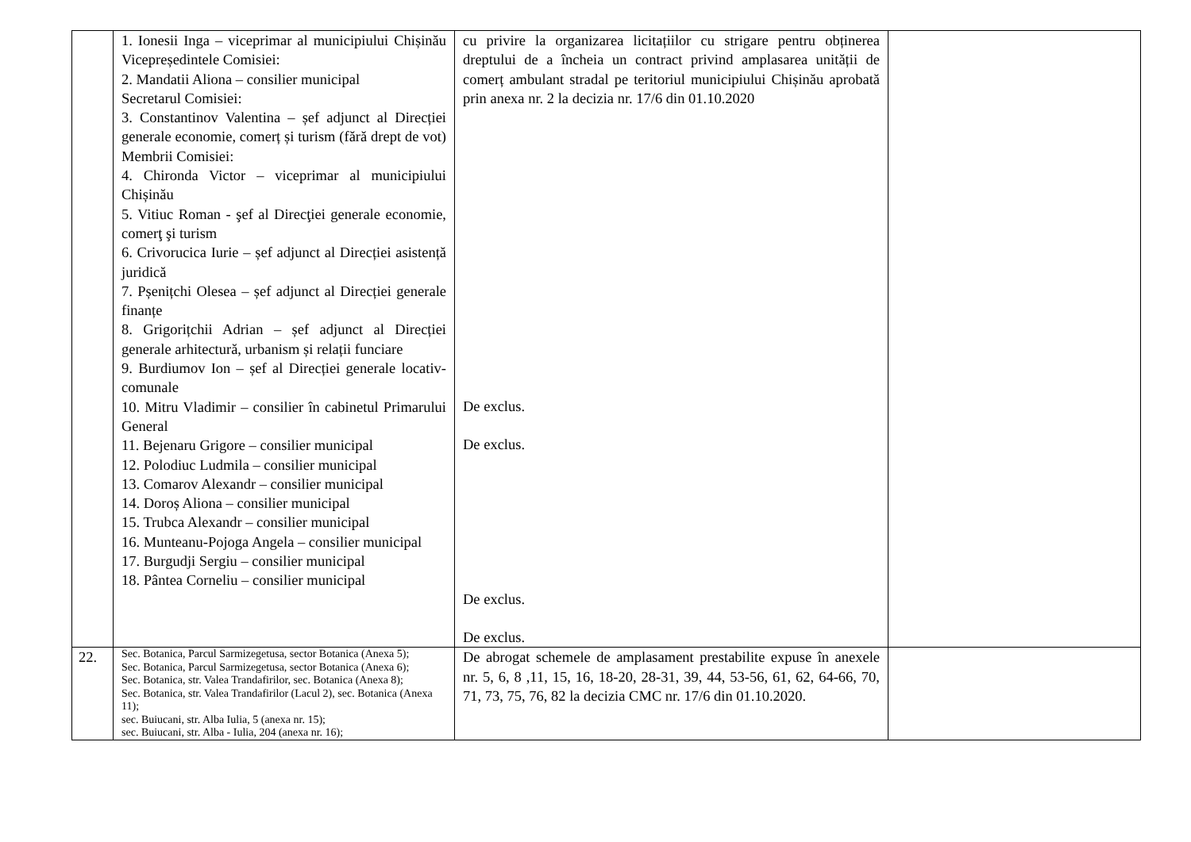| | 1. Ionesii Inga – viceprimar al municipiului Chișinău Vicepreședintele Comisiei: 2. Mandatii Aliona – consilier municipal Secretarul Comisiei: 3. Constantinov Valentina – șef adjunct al Direcției generale economie, comerț și turism (fără drept de vot) Membrii Comisiei: 4. Chironda Victor – viceprimar al municipiului Chișinău 5. Vitiuc Roman - şef al Direcţiei generale economie, comerţ şi turism 6. Crivorucica Iurie – șef adjunct al Direcției asistență juridică 7. Pșenițchi Olesea – șef adjunct al Direcției generale finanțe 8. Grigorițchii Adrian – șef adjunct al Direcției generale arhitectură, urbanism și relații funciare 9. Burdiumov Ion – șef al Direcției generale locativ-comunale 10. Mitru Vladimir – consilier în cabinetul Primarului General 11. Bejenaru Grigore – consilier municipal 12. Polodiuc Ludmila – consilier municipal 13. Comarov Alexandr – consilier municipal 14. Doroș Aliona – consilier municipal 15. Trubca Alexandr – consilier municipal 16. Munteanu-Pojoga Angela – consilier municipal 17. Burgudji Sergiu – consilier municipal 18. Pântea Corneliu – consilier municipal | cu privire la organizarea licitațiilor cu strigare pentru obținerea dreptului de a încheia un contract privind amplasarea unității de comerț ambulant stradal pe teritoriul municipiului Chișinău aprobată prin anexa nr. 2 la decizia nr. 17/6 din 01.10.2020 De exclus. De exclus. De exclus. De exclus. | |
| 22. | Sec. Botanica, Parcul Sarmizegetusa, sector Botanica (Anexa 5); Sec. Botanica, Parcul Sarmizegetusa, sector Botanica (Anexa 6); Sec. Botanica, str. Valea Trandafirilor, sec. Botanica (Anexa 8); Sec. Botanica, str. Valea Trandafirilor (Lacul 2), sec. Botanica (Anexa 11); sec. Buiucani, str. Alba Iulia, 5 (anexa nr. 15); sec. Buiucani, str. Alba - Iulia, 204 (anexa nr. 16); | De abrogat schemele de amplasament prestabilite expuse în anexele nr. 5, 6, 8 ,11, 15, 16, 18-20, 28-31, 39, 44, 53-56, 61, 62, 64-66, 70, 71, 73, 75, 76, 82 la decizia CMC nr. 17/6 din 01.10.2020. | |